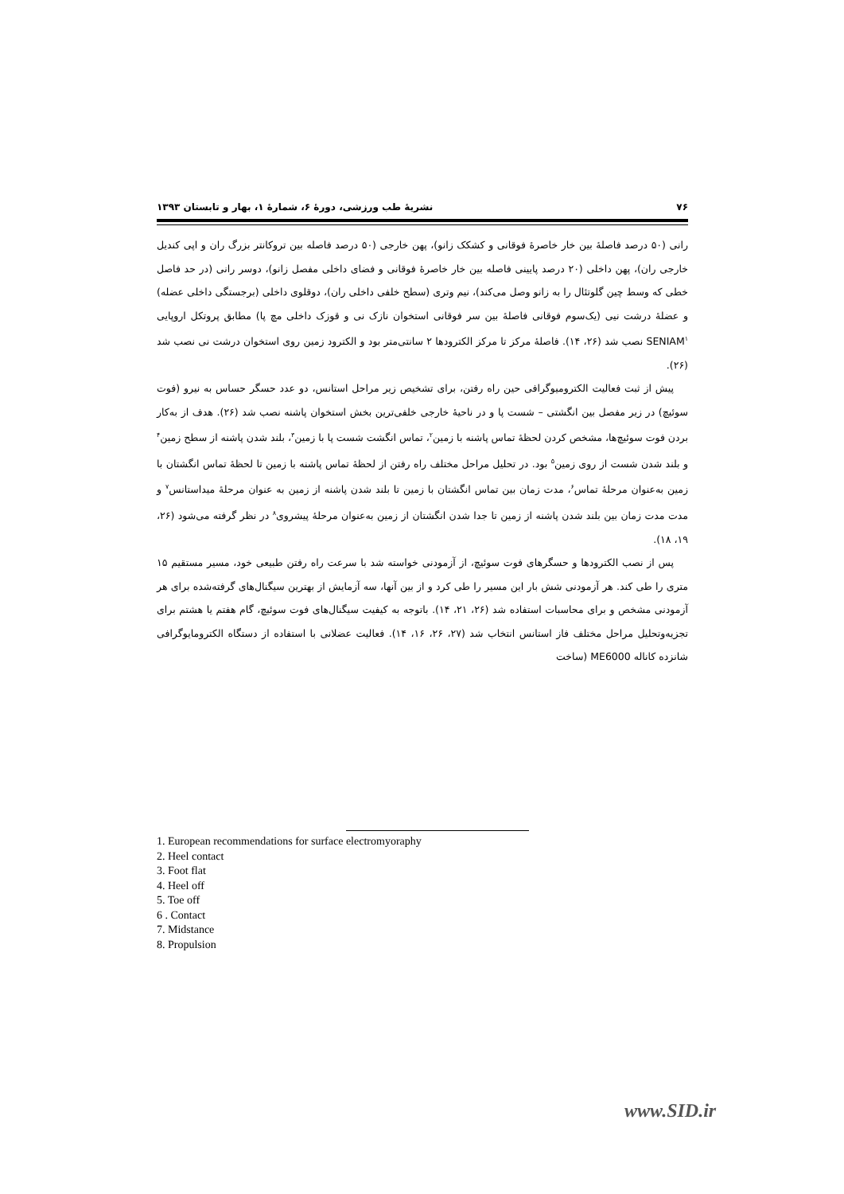۷۶ نشریهٔ طب ورزشی، دورهٔ ۶، شمارهٔ ۱، بهار و تابستان ۱۳۹۳
رانی (۵۰ درصد فاصلهٔ بین خار خاصرهٔ فوقانی و کشکک زانو)، پهن خارجی (۵۰ درصد فاصله بین تروکانتر بزرگ ران و اپی کندیل خارجی ران)، پهن داخلی (۲۰ درصد پایینی فاصله بین خار خاصرهٔ فوقانی و فضای داخلی مفصل زانو)، دوسر رانی (در حد فاصل خطی که وسط چین گلوتئال را به زانو وصل می‌کند)، نیم وتری (سطح خلفی داخلی ران)، دوقلوی داخلی (برجستگی داخلی عضله) و عضلهٔ درشت نیی (یک‌سوم فوقانی فاصلهٔ بین سر فوقانی استخوان نازک نی و قوزک داخلی مچ پا) مطابق پروتکل اروپایی SENIAM<sup>۱</sup> نصب شد (۲۶، ۱۴). فاصلهٔ مرکز تا مرکز الکترودها ۲ سانتی‌متر بود و الکترود زمین روی استخوان درشت نی نصب شد (۲۶).
پیش از ثبت فعالیت الکترومیوگرافی حین راه رفتن، برای تشخیص زیر مراحل استانس، دو عدد حسگر حساس به نیرو (فوت سوئیچ) در زیر مفصل بین انگشتی – شست پا و در ناحیهٔ خارجی خلفی‌ترین بخش استخوان پاشنه نصب شد (۲۶). هدف از به‌کار بردن فوت سوئیچ‌ها، مشخص کردن لحظهٔ تماس پاشنه با زمین<sup>۲</sup>، تماس انگشت شست پا با زمین<sup>۳</sup>، بلند شدن پاشنه از سطح زمین<sup>۴</sup> و بلند شدن شست از روی زمین<sup>۵</sup> بود. در تحلیل مراحل مختلف راه رفتن از لحظهٔ تماس پاشنه با زمین تا لحظهٔ تماس انگشتان با زمین به‌عنوان مرحلهٔ تماس<sup>۶</sup>، مدت زمان بین تماس انگشتان با زمین تا بلند شدن پاشنه از زمین به عنوان مرحلهٔ میداستانس<sup>۷</sup> و مدت مدت زمان بین بلند شدن پاشنه از زمین تا جدا شدن انگشتان از زمین به‌عنوان مرحلهٔ پیشروی<sup>۸</sup> در نظر گرفته می‌شود (۲۶، ۱۹، ۱۸).
پس از نصب الکترودها و حسگرهای فوت سوئیچ، از آزمودنی خواسته شد با سرعت راه رفتن طبیعی خود، مسیر مستقیم ۱۵ متری را طی کند. هر آزمودنی شش بار این مسیر را طی کرد و از بین آنها، سه آزمایش از بهترین سیگنال‌های گرفته‌شده برای هر آزمودنی مشخص و برای محاسبات استفاده شد (۲۶، ۲۱، ۱۴). باتوجه به کیفیت سیگنال‌های فوت سوئیچ، گام هفتم یا هشتم برای تجزیه‌وتحلیل مراحل مختلف فاز استانس انتخاب شد (۲۷، ۲۶، ۱۶، ۱۴). فعالیت عضلانی با استفاده از دستگاه الکترومایوگرافی شانزده کاناله ME6000 (ساخت
1. European recommendations for surface electromyoraphy
2. Heel contact
3. Foot flat
4. Heel off
5. Toe off
6 . Contact
7. Midstance
8. Propulsion
www.SID.ir